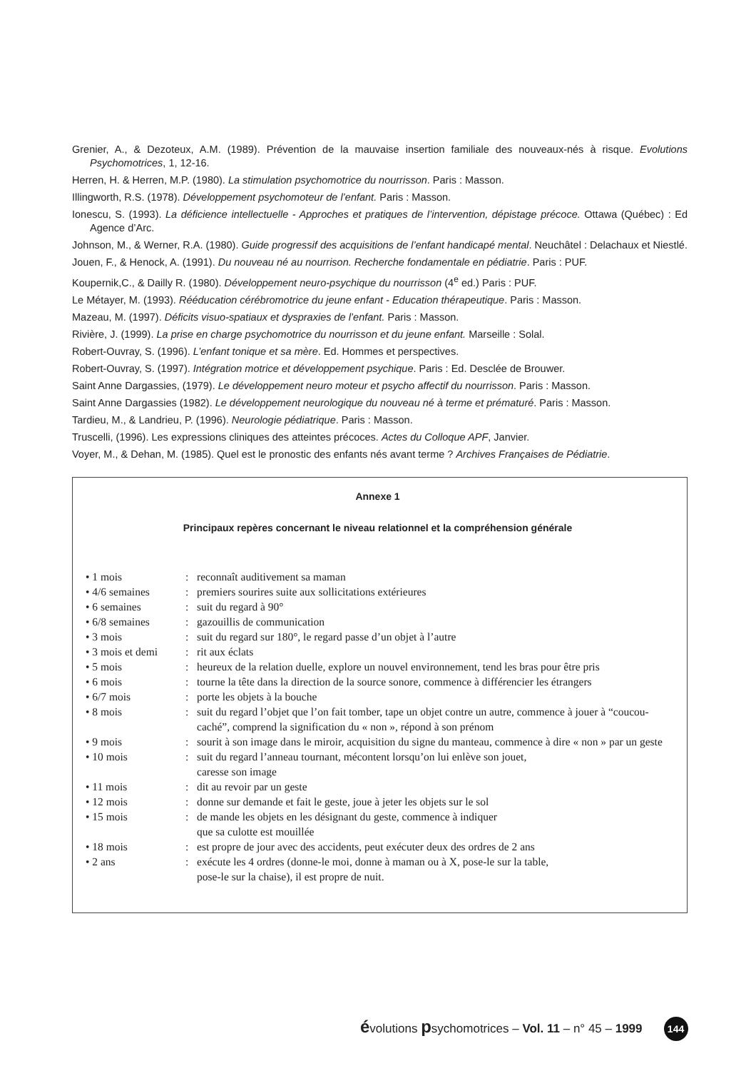Grenier, A., & Dezoteux, A.M. (1989). Prévention de la mauvaise insertion familiale des nouveaux-nés à risque. Evolutions Psychomotrices, 1, 12-16.
Herren, H. & Herren, M.P. (1980). La stimulation psychomotrice du nourrisson. Paris : Masson.
Illingworth, R.S. (1978). Développement psychomoteur de l’enfant. Paris : Masson.
Ionescu, S. (1993). La déficience intellectuelle - Approches et pratiques de l’intervention, dépistage précoce. Ottawa (Québec) : Ed Agence d’Arc.
Johnson, M., & Werner, R.A. (1980). Guide progressif des acquisitions de l’enfant handicapé mental. Neuchâtel : Delachaux et Niestlé.
Jouen, F., & Henock, A. (1991). Du nouveau né au nourrison. Recherche fondamentale en pédiatrie. Paris : PUF.
Koupernik,C., & Dailly R. (1980). Développement neuro-psychique du nourrisson (4<sup>e</sup> ed.) Paris : PUF.
Le Métayer, M. (1993). Rééducation cérébromotrice du jeune enfant - Education thérapeutique. Paris : Masson.
Mazeau, M. (1997). Déficits visuo-spatiaux et dyspraxies de l’enfant. Paris : Masson.
Rivière, J. (1999). La prise en charge psychomotrice du nourrisson et du jeune enfant. Marseille : Solal.
Robert-Ouvray, S. (1996). L’enfant tonique et sa mère. Ed. Hommes et perspectives.
Robert-Ouvray, S. (1997). Intégration motrice et développement psychique. Paris : Ed. Desclée de Brouwer.
Saint Anne Dargassies, (1979). Le développement neuro moteur et psycho affectif du nourrisson. Paris : Masson.
Saint Anne Dargassies (1982). Le développement neurologique du nouveau né à terme et prématuré. Paris : Masson.
Tardieu, M., & Landrieu, P. (1996). Neurologie pédiatrique. Paris : Masson.
Truscelli, (1996). Les expressions cliniques des atteintes précoces. Actes du Colloque APF, Janvier.
Voyer, M., & Dehan, M. (1985). Quel est le pronostic des enfants nés avant terme ? Archives Françaises de Pédiatrie.
Annexe 1
Principaux repères concernant le niveau relationnel et la compréhension générale
| • 1 mois | : | reconnaît auditivement sa maman |
| • 4/6 semaines | : | premiers sourires suite aux sollicitations extérieures |
| • 6 semaines | : | suit du regard à 90° |
| • 6/8 semaines | : | gazouillis de communication |
| • 3 mois | : | suit du regard sur 180°, le regard passe d’un objet à l’autre |
| • 3 mois et demi | : | rit aux éclats |
| • 5 mois | : | heureux de la relation duelle, explore un nouvel environnement, tend les bras pour être pris |
| • 6 mois | : | tourne la tête dans la direction de la source sonore, commence à différencier les étrangers |
| • 6/7 mois | : | porte les objets à la bouche |
| • 8 mois | : | suit du regard l’objet que l’on fait tomber, tape un objet contre un autre, commence à jouer à “coucou-caché”, comprend la signification du « non », répond à son prénom |
| • 9 mois | : | sourit à son image dans le miroir, acquisition du signe du manteau, commence à dire « non » par un geste |
| • 10 mois | : | suit du regard l’anneau tournant, mécontent lorsqu’on lui enlève son jouet, caresse son image |
| • 11 mois | : | dit au revoir par un geste |
| • 12 mois | : | donne sur demande et fait le geste, joue à jeter les objets sur le sol |
| • 15 mois | : | de mande les objets en les désignant du geste, commence à indiquer que sa culotte est mouillée |
| • 18 mois | : | est propre de jour avec des accidents, peut exécuter deux des ordres de 2 ans |
| • 2 ans | : | exécute les 4 ordres (donne-le moi, donne à maman ou à X, pose-le sur la table, pose-le sur la chaise), il est propre de nuit. |
évolutions psychomotrices – Vol. 11 – n° 45 – 1999 144